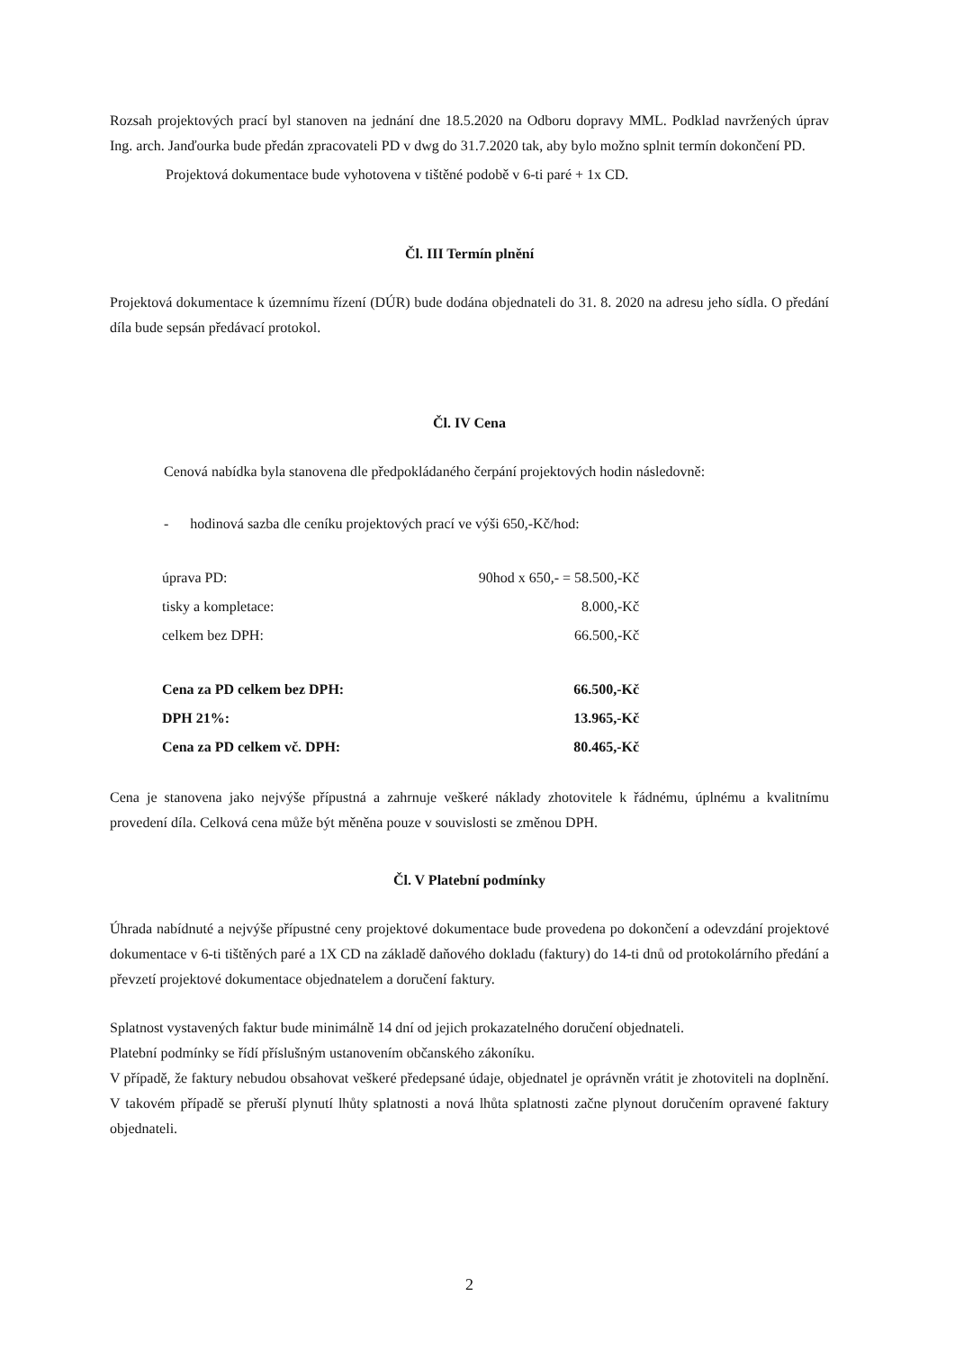Rozsah projektových prací byl stanoven na jednání dne 18.5.2020 na Odboru dopravy MML. Podklad navržených úprav Ing. arch. Janďourka bude předán zpracovateli PD v dwg do 31.7.2020 tak, aby bylo možno splnit termín dokončení PD.
Projektová dokumentace bude vyhotovena v tištěné podobě v 6-ti paré + 1x CD.
Čl. III Termín plnění
Projektová dokumentace k územnímu řízení (DÚR) bude dodána objednateli do 31. 8. 2020 na adresu jeho sídla. O předání díla bude sepsán předávací protokol.
Čl. IV Cena
Cenová nabídka byla stanovena dle předpokládaného čerpání projektových hodin následovně:
- hodinová sazba dle ceníku projektových prací ve výši 650,-Kč/hod:
| úprava PD: | 90hod x 650,- = 58.500,-Kč |
| tisky a kompletace: | 8.000,-Kč |
| celkem bez DPH: | 66.500,-Kč |
| Cena za PD celkem bez DPH: | 66.500,-Kč |
| DPH 21%: | 13.965,-Kč |
| Cena za PD celkem vč. DPH: | 80.465,-Kč |
Cena je stanovena jako nejvýše přípustná a zahrnuje veškeré náklady zhotovitele k řádnému, úplnému a kvalitnímu provedení díla. Celková cena může být měněna pouze v souvislosti se změnou DPH.
Čl. V Platební podmínky
Úhrada nabídnuté a nejvýše přípustné ceny projektové dokumentace bude provedena po dokončení a odevzdání projektové dokumentace v 6-ti tištěných paré a 1X CD na základě daňového dokladu (faktury) do 14-ti dnů od protokolárního předání a převzetí projektové dokumentace objednatelem a doručení faktury.
Splatnost vystavených faktur bude minimálně 14 dní od jejich prokazatelného doručení objednateli.
Platební podmínky se řídí příslušným ustanovením občanského zákoníku.
V případě, že faktury nebudou obsahovat veškeré předepsané údaje, objednatel je oprávněn vrátit je zhotoviteli na doplnění. V takovém případě se přeruší plynutí lhůty splatnosti a nová lhůta splatnosti začne plynout doručením opravené faktury objednateli.
2